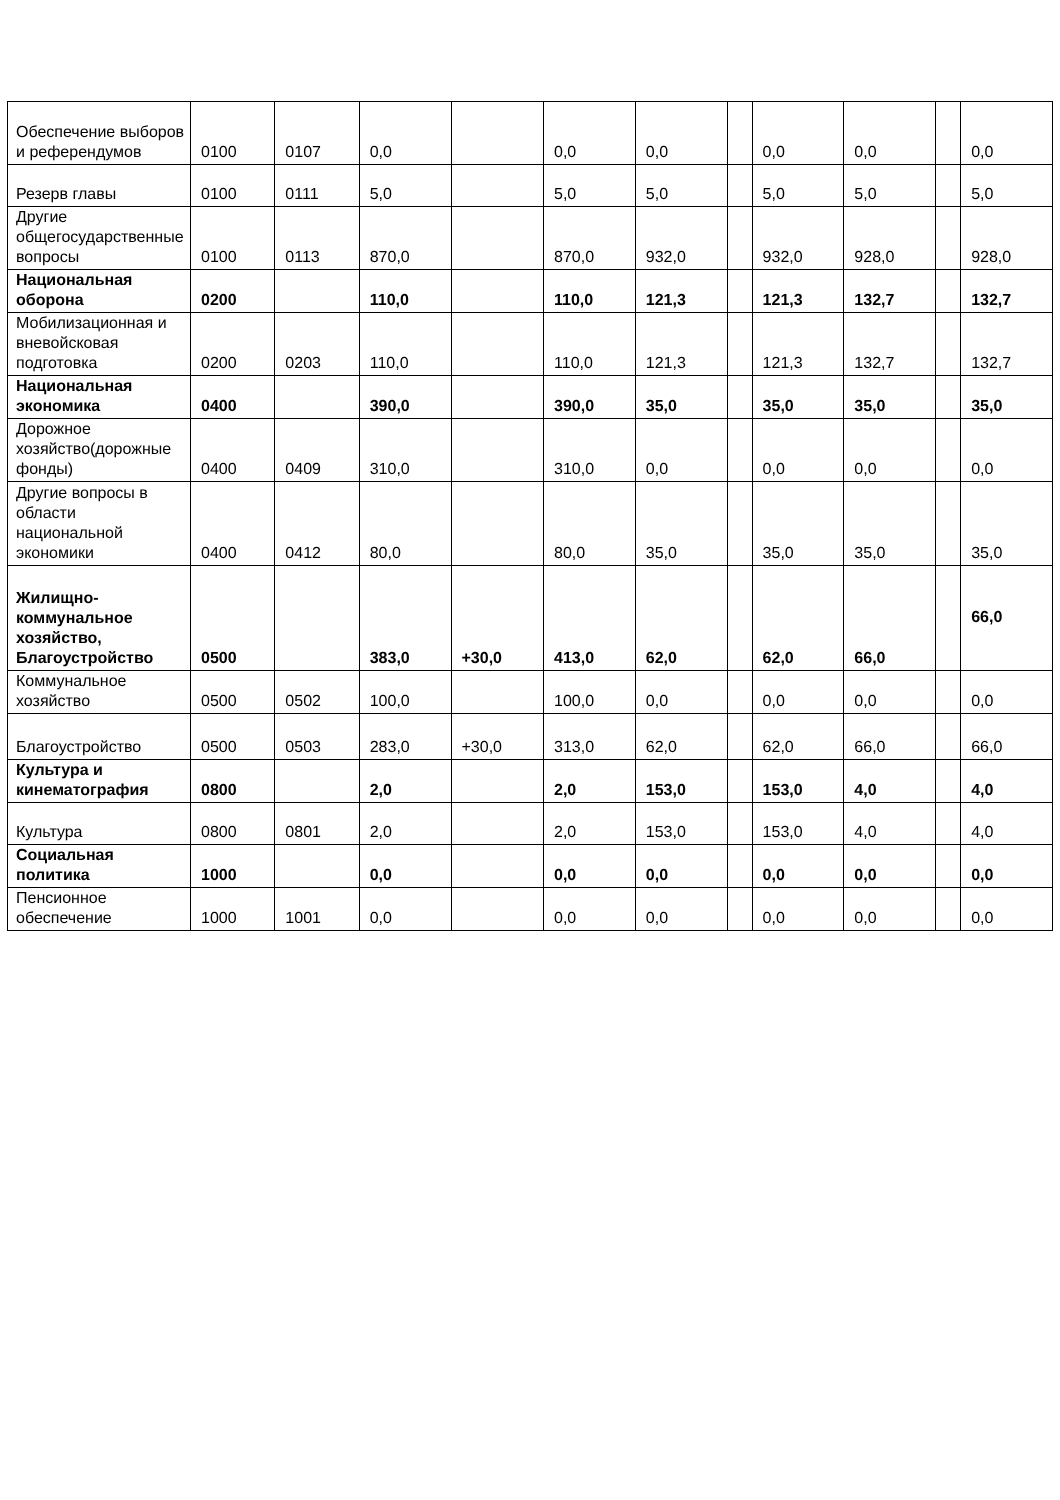| Обеспечение выборов и референдумов | 0100 | 0107 | 0,0 | | 0,0 | 0,0 | | 0,0 | 0,0 | | 0,0 |
| Резерв главы | 0100 | 0111 | 5,0 | | 5,0 | 5,0 | | 5,0 | 5,0 | | 5,0 |
| Другие общегосударственные вопросы | 0100 | 0113 | 870,0 | | 870,0 | 932,0 | | 932,0 | 928,0 | | 928,0 |
| Национальная оборона | 0200 | | 110,0 | | 110,0 | 121,3 | | 121,3 | 132,7 | | 132,7 |
| Мобилизационная и вневойсковая подготовка | 0200 | 0203 | 110,0 | | 110,0 | 121,3 | | 121,3 | 132,7 | | 132,7 |
| Национальная экономика | 0400 | | 390,0 | | 390,0 | 35,0 | | 35,0 | 35,0 | | 35,0 |
| Дорожное хозяйство(дорожные фонды) | 0400 | 0409 | 310,0 | | 310,0 | 0,0 | | 0,0 | 0,0 | | 0,0 |
| Другие вопросы в области национальной экономики | 0400 | 0412 | 80,0 | | 80,0 | 35,0 | | 35,0 | 35,0 | | 35,0 |
| Жилищно-коммунальное хозяйство, Благоустройство | 0500 | | 383,0 | +30,0 | 413,0 | 62,0 | | 62,0 | 66,0 | | 66,0 |
| Коммунальное хозяйство | 0500 | 0502 | 100,0 | | 100,0 | 0,0 | | 0,0 | 0,0 | | 0,0 |
| Благоустройство | 0500 | 0503 | 283,0 | +30,0 | 313,0 | 62,0 | | 62,0 | 66,0 | | 66,0 |
| Культура и кинематография | 0800 | | 2,0 | | 2,0 | 153,0 | | 153,0 | 4,0 | | 4,0 |
| Культура | 0800 | 0801 | 2,0 | | 2,0 | 153,0 | | 153,0 | 4,0 | | 4,0 |
| Социальная политика | 1000 | | 0,0 | | 0,0 | 0,0 | | 0,0 | 0,0 | | 0,0 |
| Пенсионное обеспечение | 1000 | 1001 | 0,0 | | 0,0 | 0,0 | | 0,0 | 0,0 | | 0,0 |